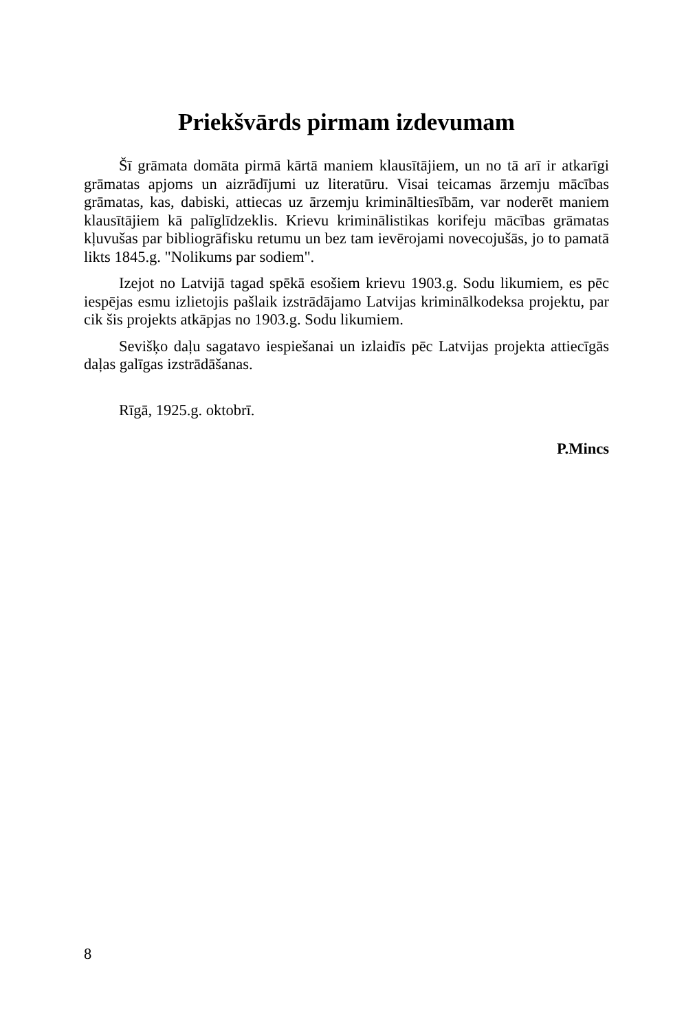Priekšvārds pirmam izdevumam
Šī grāmata domāta pirmā kārtā maniem klausītājiem, un no tā arī ir atkarīgi grāmatas apjoms un aizrādījumi uz literatūru. Visai teicamas ārzemju mācības grāmatas, kas, dabiski, attiecas uz ārzemju krimināltiesībām, var noderēt maniem klausītājiem kā palīglīdzeklis. Krievu kriminālistikas korifeju mācības grāmatas kļuvušas par bibliogrāfisku retumu un bez tam ievērojami novecojušās, jo to pamatā likts 1845.g. "Nolikums par sodiem".
Izejot no Latvijā tagad spēkā esošiem krievu 1903.g. Sodu likumiem, es pēc iespējas esmu izlietojis pašlaik izstrādājamo Latvijas kriminālkodeksa projektu, par cik šis projekts atkāpjas no 1903.g. Sodu likumiem.
Sevišķo daļu sagatavo iespiešanai un izlaidīs pēc Latvijas projekta attiecīgās daļas galīgas izstrādāšanas.
Rīgā, 1925.g. oktobrī.
P.Mincs
8